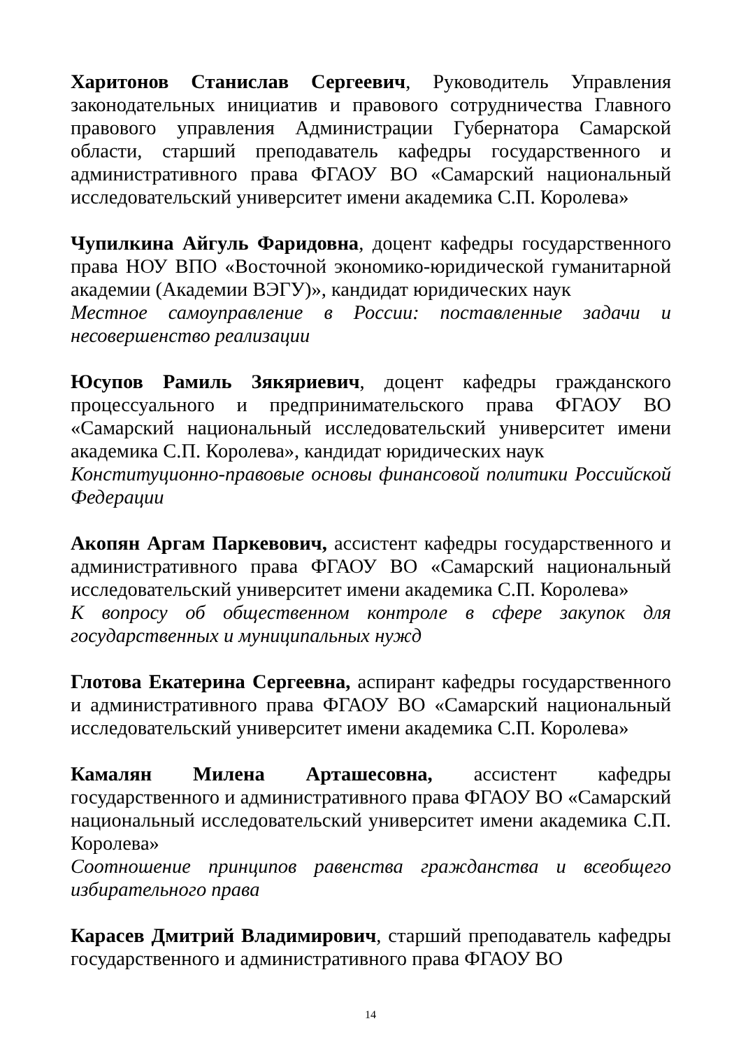Харитонов Станислав Сергеевич, Руководитель Управления законодательных инициатив и правового сотрудничества Главного правового управления Администрации Губернатора Самарской области, старший преподаватель кафедры государственного и административного права ФГАОУ ВО «Самарский национальный исследовательский университет имени академика С.П. Королева»
Чупилкина Айгуль Фаридовна, доцент кафедры государственного права НОУ ВПО «Восточной экономико-юридической гуманитарной академии (Академии ВЭГУ)», кандидат юридических наук
Местное самоуправление в России: поставленные задачи и несовершенство реализации
Юсупов Рамиль Зякяриевич, доцент кафедры гражданского процессуального и предпринимательского права ФГАОУ ВО «Самарский национальный исследовательский университет имени академика С.П. Королева», кандидат юридических наук
Конституционно-правовые основы финансовой политики Российской Федерации
Акопян Аргам Паркевович, ассистент кафедры государственного и административного права ФГАОУ ВО «Самарский национальный исследовательский университет имени академика С.П. Королева»
К вопросу об общественном контроле в сфере закупок для государственных и муниципальных нужд
Глотова Екатерина Сергеевна, аспирант кафедры государственного и административного права ФГАОУ ВО «Самарский национальный исследовательский университет имени академика С.П. Королева»
Камалян Милена Арташесовна, ассистент кафедры государственного и административного права ФГАОУ ВО «Самарский национальный исследовательский университет имени академика С.П. Королева»
Соотношение принципов равенства гражданства и всеобщего избирательного права
Карасев Дмитрий Владимирович, старший преподаватель кафедры государственного и административного права ФГАОУ ВО
14